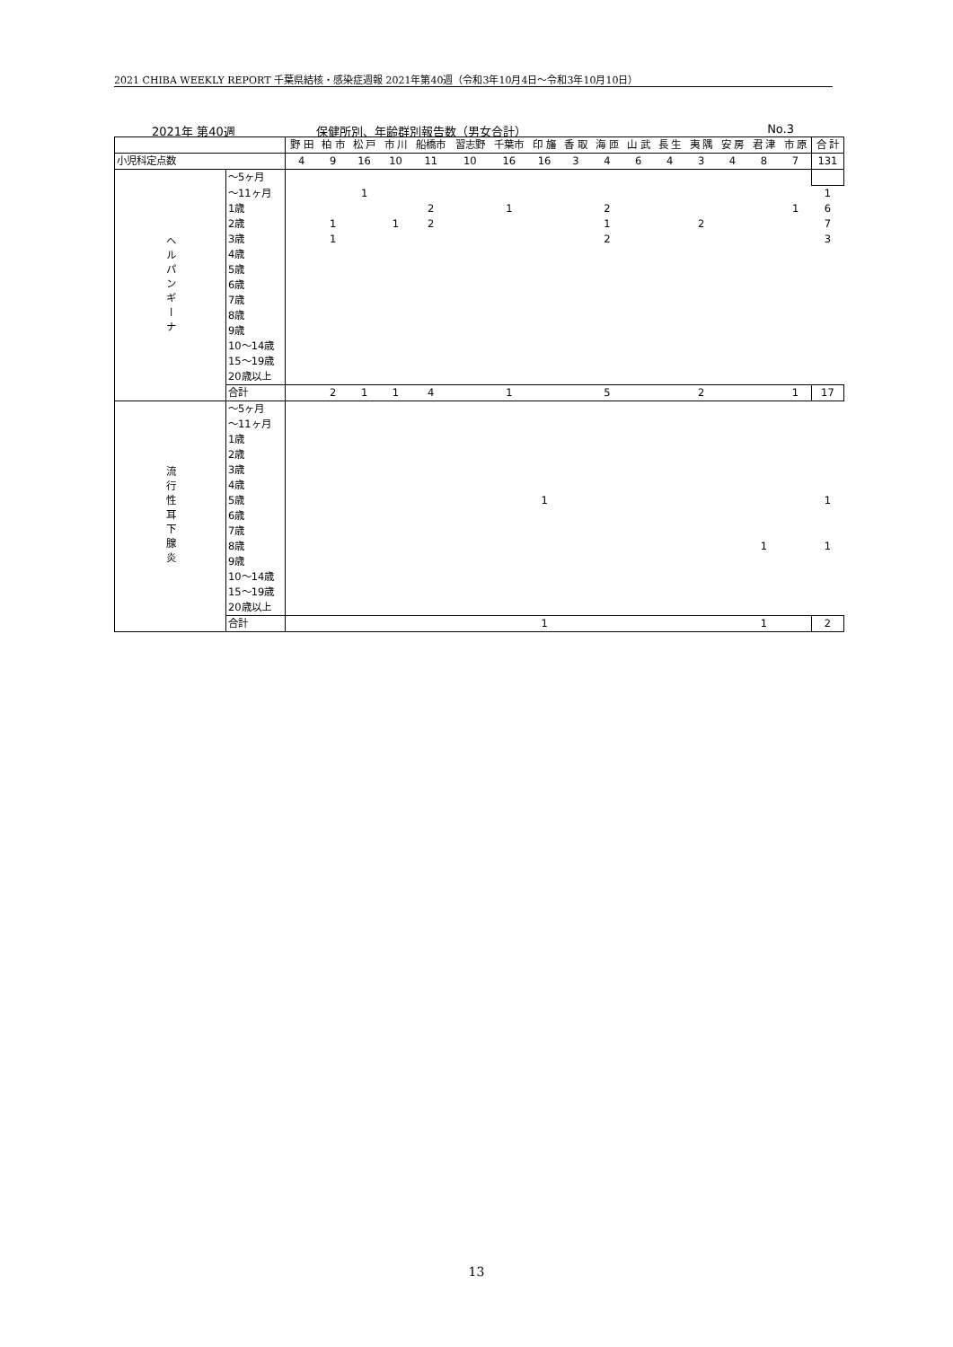2021 CHIBA WEEKLY REPORT 千葉県結核・感染症週報 2021年第40週（令和3年10月4日～令和3年10月10日）
2021年 第40週 保健所別、年齢群別報告数（男女合計） No.3
| | | 野 田 | 柏 市 | 松 戸 | 市 川 | 船橋市 | 習志野 | 千葉市 | 印 旛 | 香 取 | 海 匝 | 山 武 | 長 生 | 夷 隅 | 安 房 | 君 津 | 市 原 | 合 計 |
| 小児科定点数 | | 4 | 9 | 16 | 10 | 11 | 10 | 16 | 16 | 3 | 4 | 6 | 4 | 3 | 4 | 8 | 7 | 131 |
| ヘルパンギーナ | ～5ヶ月 | | | | | | | | | | | | | | | | | |
| | ～11ヶ月 | | | 1 | | | | | | | | | | | | | | 1 |
| | 1歳 | | | | | 2 | | 1 | | | 2 | | | | | | 1 | 6 |
| | 2歳 | | 1 | | 1 | 2 | | | | | 1 | | | 2 | | | | 7 |
| | 3歳 | | 1 | | | | | | | | 2 | | | | | | | 3 |
| | 4歳 | | | | | | | | | | | | | | | | | |
| | 5歳 | | | | | | | | | | | | | | | | | |
| | 6歳 | | | | | | | | | | | | | | | | | |
| | 7歳 | | | | | | | | | | | | | | | | | |
| | 8歳 | | | | | | | | | | | | | | | | | |
| | 9歳 | | | | | | | | | | | | | | | | | |
| | 10～14歳 | | | | | | | | | | | | | | | | | |
| | 15～19歳 | | | | | | | | | | | | | | | | | |
| | 20歳以上 | | | | | | | | | | | | | | | | | |
| | 合計 | | 2 | 1 | 1 | 4 | | 1 | | | 5 | | | 2 | | | 1 | 17 |
| 流行性耳下腺炎 | ～5ヶ月 | | | | | | | | | | | | | | | | | |
| | ～11ヶ月 | | | | | | | | | | | | | | | | | |
| | 1歳 | | | | | | | | | | | | | | | | | |
| | 2歳 | | | | | | | | | | | | | | | | | |
| | 3歳 | | | | | | | | | | | | | | | | | |
| | 4歳 | | | | | | | | | | | | | | | | | |
| | 5歳 | | | | | | | | 1 | | | | | | | | | 1 |
| | 6歳 | | | | | | | | | | | | | | | | | |
| | 7歳 | | | | | | | | | | | | | | | | | |
| | 8歳 | | | | | | | | | | | | | | | 1 | | 1 |
| | 9歳 | | | | | | | | | | | | | | | | | |
| | 10～14歳 | | | | | | | | | | | | | | | | | |
| | 15～19歳 | | | | | | | | | | | | | | | | | |
| | 20歳以上 | | | | | | | | | | | | | | | | | |
| | 合計 | | | | | | | | 1 | | | | | | | 1 | | 2 |
13